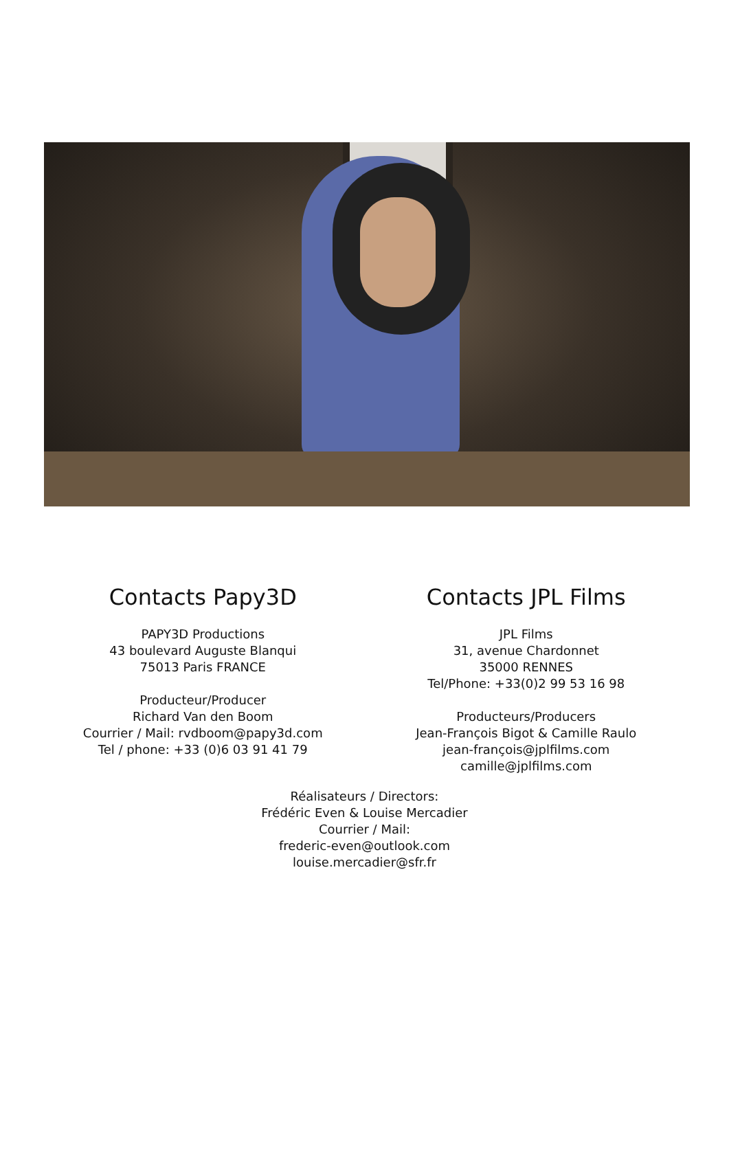Contacts Papy3D
PAPY3D Productions
43 boulevard Auguste Blanqui
75013 Paris FRANCE
Producteur/Producer
Richard Van den Boom
Courrier / Mail: rvdboom@papy3d.com
Tel / phone: +33 (0)6 03 91 41 79
Contacts JPL Films
JPL Films
31, avenue Chardonnet
35000 RENNES
Tel/Phone: +33(0)2 99 53 16 98
Producteurs/Producers
Jean-François Bigot & Camille Raulo
jean-françois@jplfilms.com
camille@jplfilms.com
Réalisateurs / Directors:
Frédéric Even & Louise Mercadier
Courrier / Mail:
frederic-even@outlook.com
louise.mercadier@sfr.fr